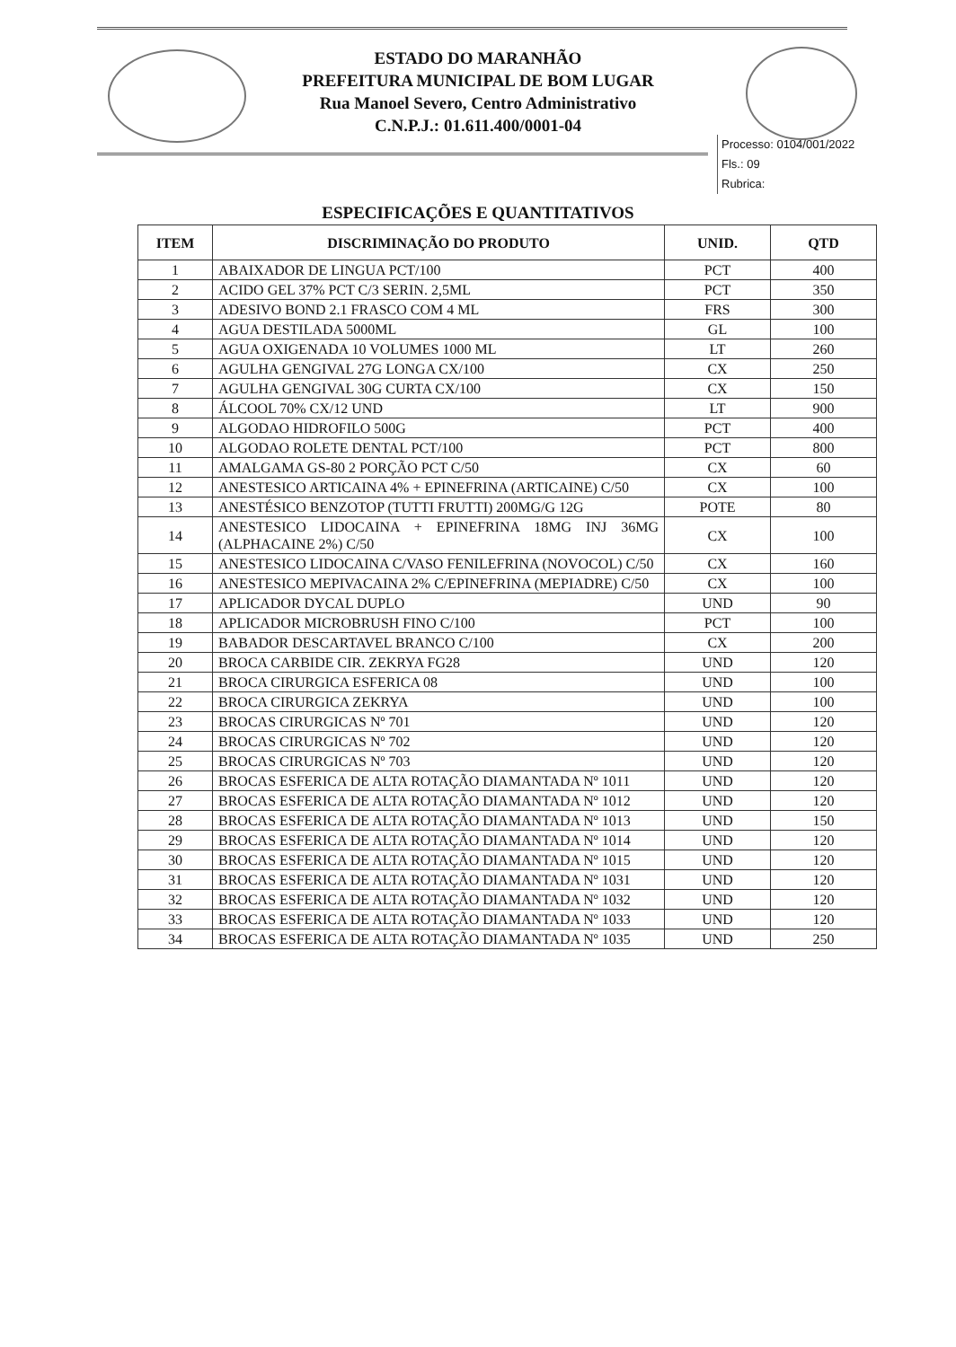ESTADO DO MARANHÃO
PREFEITURA MUNICIPAL DE BOM LUGAR
Rua Manoel Severo, Centro Administrativo
C.N.P.J.: 01.611.400/0001-04
Processo: 0104/001/2022
Fls.: 09
Rubrica:
ESPECIFICAÇÕES E QUANTITATIVOS
| ITEM | DISCRIMINAÇÃO DO PRODUTO | UNID. | QTD |
| --- | --- | --- | --- |
| 1 | ABAIXADOR DE LINGUA PCT/100 | PCT | 400 |
| 2 | ACIDO GEL 37% PCT C/3 SERIN. 2,5ML | PCT | 350 |
| 3 | ADESIVO BOND 2.1 FRASCO COM 4 ML | FRS | 300 |
| 4 | AGUA DESTILADA 5000ML | GL | 100 |
| 5 | AGUA OXIGENADA 10 VOLUMES 1000 ML | LT | 260 |
| 6 | AGULHA GENGIVAL 27G LONGA CX/100 | CX | 250 |
| 7 | AGULHA GENGIVAL 30G CURTA CX/100 | CX | 150 |
| 8 | ÁLCOOL 70% CX/12 UND | LT | 900 |
| 9 | ALGODAO HIDROFILO 500G | PCT | 400 |
| 10 | ALGODAO ROLETE DENTAL PCT/100 | PCT | 800 |
| 11 | AMALGAMA GS-80 2 PORÇÃO PCT C/50 | CX | 60 |
| 12 | ANESTESICO ARTICAINA 4% + EPINEFRINA (ARTICAINE) C/50 | CX | 100 |
| 13 | ANESTÉSICO BENZOTOP (TUTTI FRUTTI) 200MG/G 12G | POTE | 80 |
| 14 | ANESTESICO LIDOCAINA + EPINEFRINA 18MG INJ 36MG (ALPHACAINE 2%) C/50 | CX | 100 |
| 15 | ANESTESICO LIDOCAINA C/VASO FENILEFRINA (NOVOCOL) C/50 | CX | 160 |
| 16 | ANESTESICO MEPIVACAINA 2% C/EPINEFRINA (MEPIADRE) C/50 | CX | 100 |
| 17 | APLICADOR DYCAL DUPLO | UND | 90 |
| 18 | APLICADOR MICROBRUSH FINO C/100 | PCT | 100 |
| 19 | BABADOR DESCARTAVEL BRANCO C/100 | CX | 200 |
| 20 | BROCA CARBIDE CIR. ZEKRYA FG28 | UND | 120 |
| 21 | BROCA CIRURGICA ESFERICA 08 | UND | 100 |
| 22 | BROCA CIRURGICA ZEKRYA | UND | 100 |
| 23 | BROCAS CIRURGICAS Nº 701 | UND | 120 |
| 24 | BROCAS CIRURGICAS Nº 702 | UND | 120 |
| 25 | BROCAS CIRURGICAS Nº 703 | UND | 120 |
| 26 | BROCAS ESFERICA DE ALTA ROTAÇÃO DIAMANTADA Nº 1011 | UND | 120 |
| 27 | BROCAS ESFERICA DE ALTA ROTAÇÃO DIAMANTADA Nº 1012 | UND | 120 |
| 28 | BROCAS ESFERICA DE ALTA ROTAÇÃO DIAMANTADA Nº 1013 | UND | 150 |
| 29 | BROCAS ESFERICA DE ALTA ROTAÇÃO DIAMANTADA Nº 1014 | UND | 120 |
| 30 | BROCAS ESFERICA DE ALTA ROTAÇÃO DIAMANTADA Nº 1015 | UND | 120 |
| 31 | BROCAS ESFERICA DE ALTA ROTAÇÃO DIAMANTADA Nº 1031 | UND | 120 |
| 32 | BROCAS ESFERICA DE ALTA ROTAÇÃO DIAMANTADA Nº 1032 | UND | 120 |
| 33 | BROCAS ESFERICA DE ALTA ROTAÇÃO DIAMANTADA Nº 1033 | UND | 120 |
| 34 | BROCAS ESFERICA DE ALTA ROTAÇÃO DIAMANTADA Nº 1035 | UND | 250 |